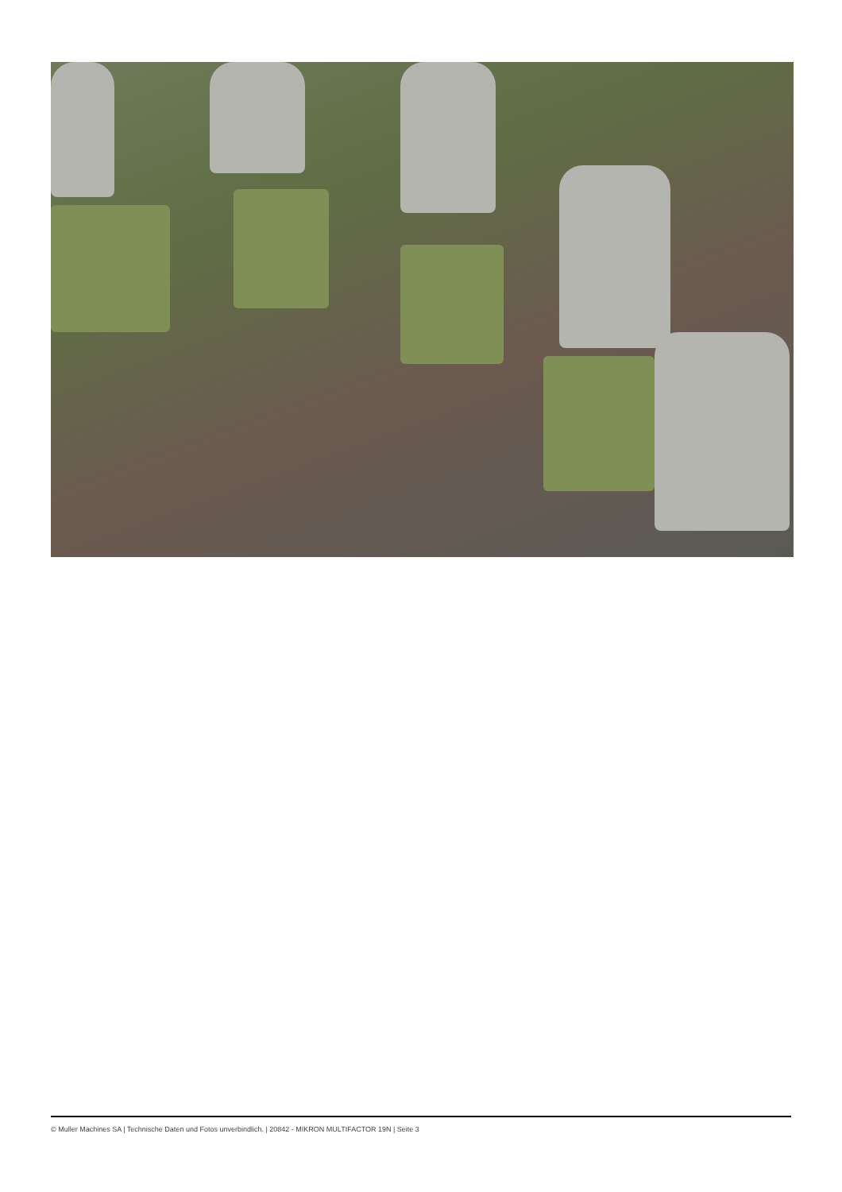© Muller Machines SA | Technische Daten und Fotos unverbindlich. | 20842 - MIKRON MULTIFACTOR 19N | Seite 3